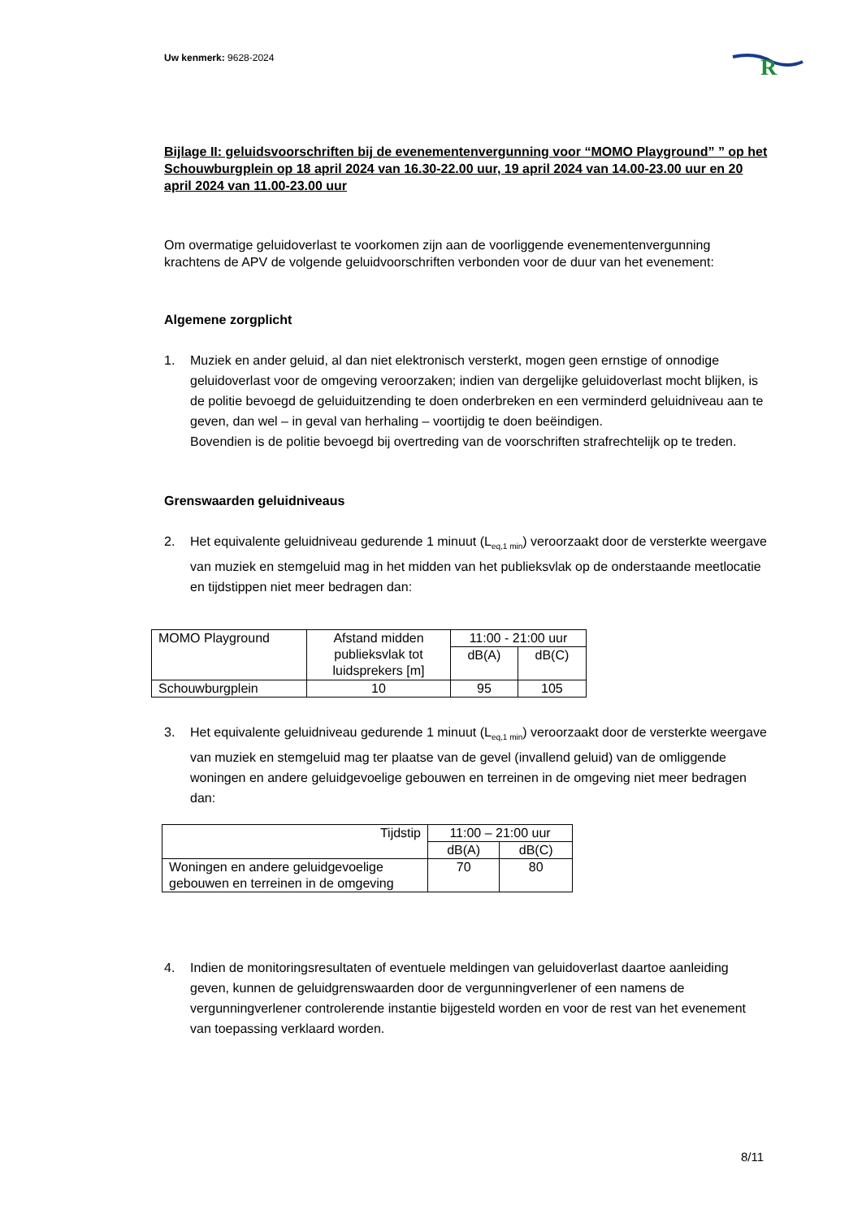Uw kenmerk: 9628-2024
R
Bijlage II: geluidsvoorschriften bij de evenementenvergunning voor “MOMO Playground” ” op het Schouwburgplein op 18 april 2024 van 16.30-22.00 uur, 19 april 2024 van 14.00-23.00 uur en 20 april 2024 van 11.00-23.00 uur
Om overmatige geluidoverlast te voorkomen zijn aan de voorliggende evenementenvergunning krachtens de APV de volgende geluidvoorschriften verbonden voor de duur van het evenement:
Algemene zorgplicht
1. Muziek en ander geluid, al dan niet elektronisch versterkt, mogen geen ernstige of onnodige geluidoverlast voor de omgeving veroorzaken; indien van dergelijke geluidoverlast mocht blijken, is de politie bevoegd de geluiduitzending te doen onderbreken en een verminderd geluidniveau aan te geven, dan wel – in geval van herhaling – voortijdig te doen beëindigen.
Bovendien is de politie bevoegd bij overtreding van de voorschriften strafrechtelijk op te treden.
Grenswaarden geluidniveaus
2. Het equivalente geluidniveau gedurende 1 minuut (L<sub>eq,1 min</sub>) veroorzaakt door de versterkte weergave van muziek en stemgeluid mag in het midden van het publieksvlak op de onderstaande meetlocatie en tijdstippen niet meer bedragen dan:
| MOMO Playground | Afstand midden publieksvlak tot luidsprekers [m] | 11:00 - 21:00 uur | |
| | | dB(A) | dB(C) |
| Schouwburgplein | 10 | 95 | 105 |
3. Het equivalente geluidniveau gedurende 1 minuut (L<sub>eq,1 min</sub>) veroorzaakt door de versterkte weergave van muziek en stemgeluid mag ter plaatse van de gevel (invallend geluid) van de omliggende woningen en andere geluidgevoelige gebouwen en terreinen in de omgeving niet meer bedragen dan:
| Tijdstip | 11:00 – 21:00 uur | |
| | dB(A) | dB(C) |
| Woningen en andere geluidgevoelige gebouwen en terreinen in de omgeving | 70 | 80 |
4. Indien de monitoringsresultaten of eventuele meldingen van geluidoverlast daartoe aanleiding geven, kunnen de geluidgrenswaarden door de vergunningverlener of een namens de vergunningverlener controlerende instantie bijgesteld worden en voor de rest van het evenement van toepassing verklaard worden.
8/11